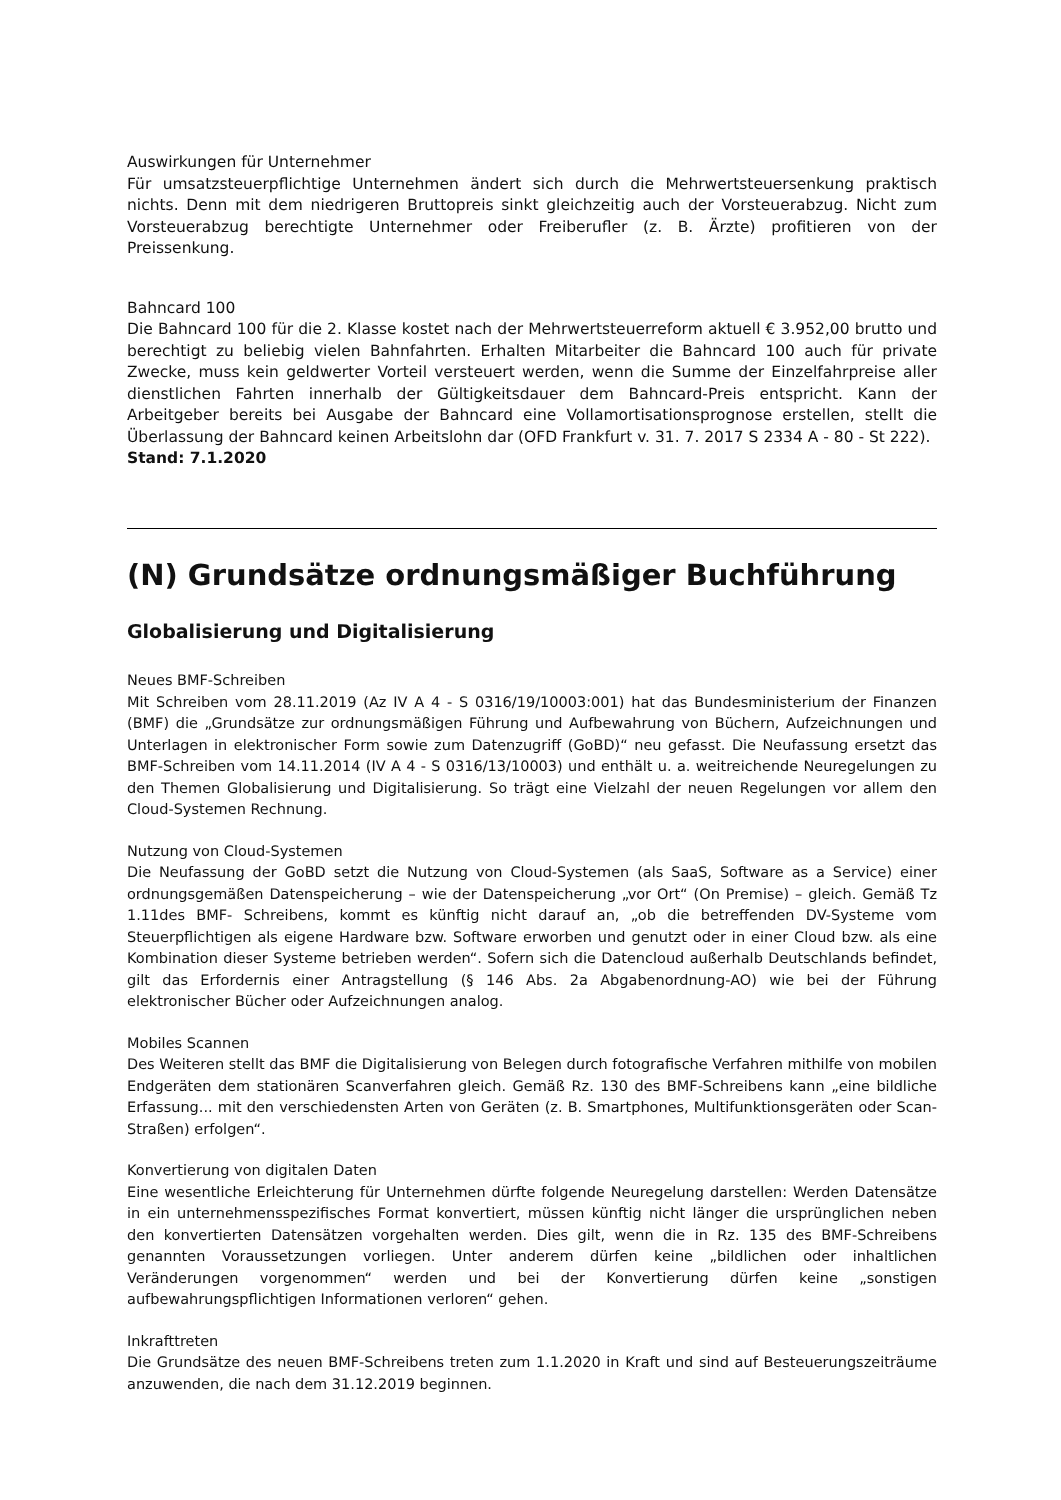Auswirkungen für Unternehmer
Für umsatzsteuerpflichtige Unternehmen ändert sich durch die Mehrwertsteuersenkung praktisch nichts. Denn mit dem niedrigeren Bruttopreis sinkt gleichzeitig auch der Vorsteuerabzug. Nicht zum Vorsteuerabzug berechtigte Unternehmer oder Freiberufler (z. B. Ärzte) profitieren von der Preissenkung.
Bahncard 100
Die Bahncard 100 für die 2. Klasse kostet nach der Mehrwertsteuerreform aktuell € 3.952,00 brutto und berechtigt zu beliebig vielen Bahnfahrten. Erhalten Mitarbeiter die Bahncard 100 auch für private Zwecke, muss kein geldwerter Vorteil versteuert werden, wenn die Summe der Einzelfahrpreise aller dienstlichen Fahrten innerhalb der Gültigkeitsdauer dem Bahncard-Preis entspricht. Kann der Arbeitgeber bereits bei Ausgabe der Bahncard eine Vollamortisationsprognose erstellen, stellt die Überlassung der Bahncard keinen Arbeitslohn dar (OFD Frankfurt v. 31. 7. 2017 S 2334 A - 80 - St 222).
Stand: 7.1.2020
(N) Grundsätze ordnungsmäßiger Buchführung
Globalisierung und Digitalisierung
Neues BMF-Schreiben
Mit Schreiben vom 28.11.2019 (Az IV A 4 - S 0316/19/10003:001) hat das Bundesministerium der Finanzen (BMF) die „Grundsätze zur ordnungsmäßigen Führung und Aufbewahrung von Büchern, Aufzeichnungen und Unterlagen in elektronischer Form sowie zum Datenzugriff (GoBD)“ neu gefasst. Die Neufassung ersetzt das BMF-Schreiben vom 14.11.2014 (IV A 4 - S 0316/13/10003) und enthält u. a. weitreichende Neuregelungen zu den Themen Globalisierung und Digitalisierung. So trägt eine Vielzahl der neuen Regelungen vor allem den Cloud-Systemen Rechnung.
Nutzung von Cloud-Systemen
Die Neufassung der GoBD setzt die Nutzung von Cloud-Systemen (als SaaS, Software as a Service) einer ordnungsgemäßen Datenspeicherung – wie der Datenspeicherung „vor Ort“ (On Premise) – gleich. Gemäß Tz 1.11des BMF- Schreibens, kommt es künftig nicht darauf an, „ob die betreffenden DV-Systeme vom Steuerpflichtigen als eigene Hardware bzw. Software erworben und genutzt oder in einer Cloud bzw. als eine Kombination dieser Systeme betrieben werden“. Sofern sich die Datencloud außerhalb Deutschlands befindet, gilt das Erfordernis einer Antragstellung (§ 146 Abs. 2a Abgabenordnung-AO) wie bei der Führung elektronischer Bücher oder Aufzeichnungen analog.
Mobiles Scannen
Des Weiteren stellt das BMF die Digitalisierung von Belegen durch fotografische Verfahren mithilfe von mobilen Endgeräten dem stationären Scanverfahren gleich. Gemäß Rz. 130 des BMF-Schreibens kann „eine bildliche Erfassung... mit den verschiedensten Arten von Geräten (z. B. Smartphones, Multifunktionsgeräten oder Scan-Straßen) erfolgen“.
Konvertierung von digitalen Daten
Eine wesentliche Erleichterung für Unternehmen dürfte folgende Neuregelung darstellen: Werden Datensätze in ein unternehmensspezifisches Format konvertiert, müssen künftig nicht länger die ursprünglichen neben den konvertierten Datensätzen vorgehalten werden. Dies gilt, wenn die in Rz. 135 des BMF-Schreibens genannten Voraussetzungen vorliegen. Unter anderem dürfen keine „bildlichen oder inhaltlichen Veränderungen vorgenommen“ werden und bei der Konvertierung dürfen keine „sonstigen aufbewahrungspflichtigen Informationen verloren“ gehen.
Inkrafttreten
Die Grundsätze des neuen BMF-Schreibens treten zum 1.1.2020 in Kraft und sind auf Besteuerungszeiträume anzuwenden, die nach dem 31.12.2019 beginnen.